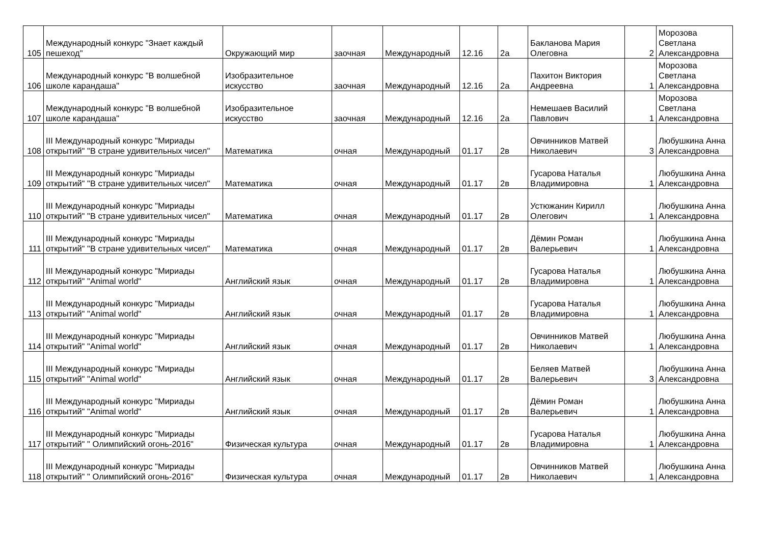| 105 | Международный конкурс "Знает каждый пешеход" | Окружающий мир | заочная | Международный | 12.16 | 2а | Бакланова Мария Олеговна | 2 | Морозова Светлана Александровна |
| 106 | Международный конкурс "В волшебной школе карандаша" | Изобразительное искусство | заочная | Международный | 12.16 | 2а | Пахитон Виктория Андреевна | 1 | Морозова Светлана Александровна |
| 107 | Международный конкурс "В волшебной школе карандаша" | Изобразительное искусство | заочная | Международный | 12.16 | 2а | Немешаев Василий Павлович | 1 | Морозова Светлана Александровна |
| 108 | III Международный конкурс "Мириады открытий" "В стране удивительных чисел" | Математика | очная | Международный | 01.17 | 2в | Овчинников Матвей Николаевич | 3 | Любушкина Анна Александровна |
| 109 | III Международный конкурс "Мириады открытий" "В стране удивительных чисел" | Математика | очная | Международный | 01.17 | 2в | Гусарова Наталья Владимировна | 1 | Любушкина Анна Александровна |
| 110 | III Международный конкурс "Мириады открытий" "В стране удивительных чисел" | Математика | очная | Международный | 01.17 | 2в | Устюжанин Кирилл Олегович | 1 | Любушкина Анна Александровна |
| 111 | III Международный конкурс "Мириады открытий" "В стране удивительных чисел" | Математика | очная | Международный | 01.17 | 2в | Дёмин Роман Валерьевич | 1 | Любушкина Анна Александровна |
| 112 | III Международный конкурс "Мириады открытий" "Animal world" | Английский язык | очная | Международный | 01.17 | 2в | Гусарова Наталья Владимировна | 1 | Любушкина Анна Александровна |
| 113 | III Международный конкурс "Мириады открытий" "Animal world" | Английский язык | очная | Международный | 01.17 | 2в | Гусарова Наталья Владимировна | 1 | Любушкина Анна Александровна |
| 114 | III Международный конкурс "Мириады открытий" "Animal world" | Английский язык | очная | Международный | 01.17 | 2в | Овчинников Матвей Николаевич | 1 | Любушкина Анна Александровна |
| 115 | III Международный конкурс "Мириады открытий" "Animal world" | Английский язык | очная | Международный | 01.17 | 2в | Беляев Матвей Валерьевич | 3 | Любушкина Анна Александровна |
| 116 | III Международный конкурс "Мириады открытий" "Animal world" | Английский язык | очная | Международный | 01.17 | 2в | Дёмин Роман Валерьевич | 1 | Любушкина Анна Александровна |
| 117 | III Международный конкурс "Мириады открытий" " Олимпийский огонь-2016" | Физическая культура | очная | Международный | 01.17 | 2в | Гусарова Наталья Владимировна | 1 | Любушкина Анна Александровна |
| 118 | III Международный конкурс "Мириады открытий" " Олимпийский огонь-2016" | Физическая культура | очная | Международный | 01.17 | 2в | Овчинников Матвей Николаевич | 1 | Любушкина Анна Александровна |